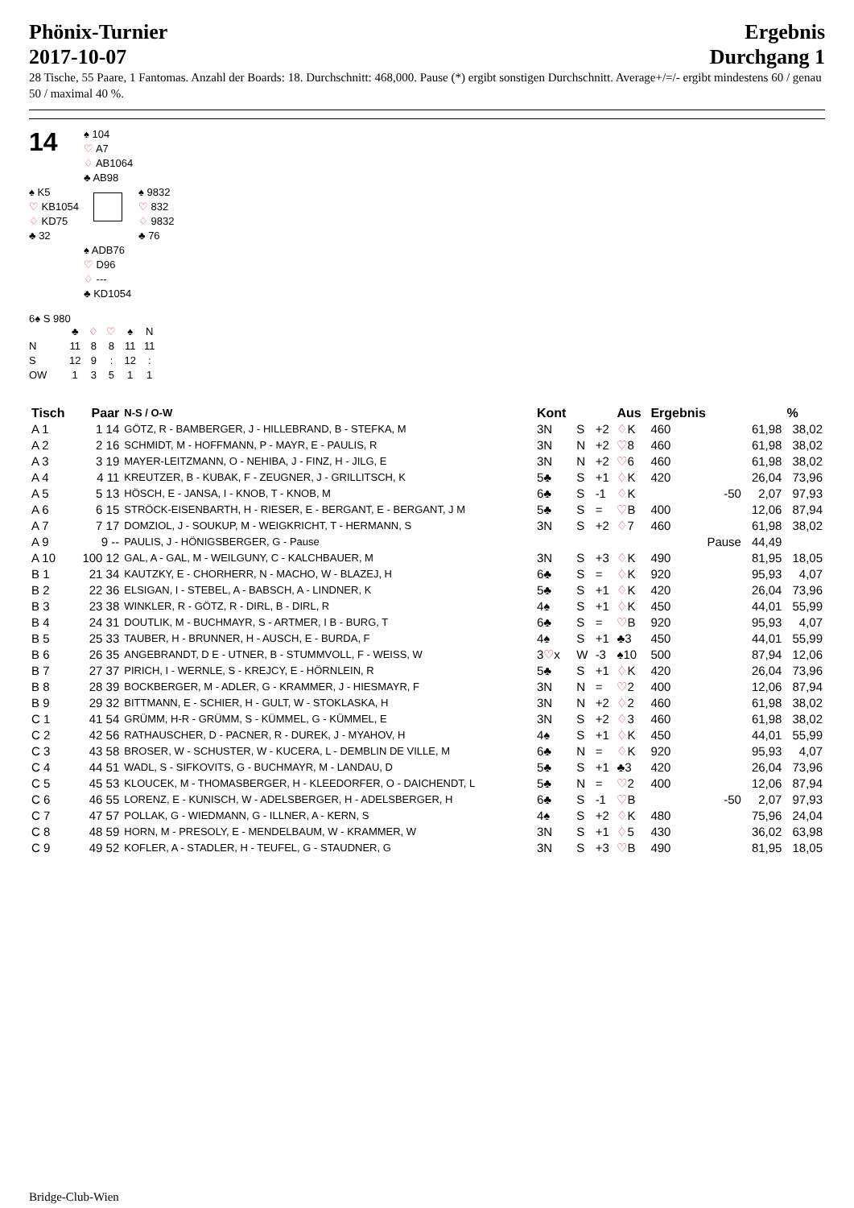Phönix-Turnier
2017-10-07
Ergebnis
Durchgang 1
28 Tische, 55 Paare, 1 Fantomas. Anzahl der Boards: 18. Durchschnitt: 468,000. Pause (*) ergibt sonstigen Durchschnitt. Average+/=/- ergibt mindestens 60 / genau 50 / maximal 40 %.
14
♠ 104
♡ A7
♢ AB1064
♣ AB98
♠ K5
♡ KB1054
♢ KD75
♣ 32
♠ 9832
♡ 832
♢ 9832
♣ 76
♠ ADB76
♡ D96
♢ ---
♣ KD1054
6♠ S 980
| | ♣ | ♢ | ♡ | ♠ | N |
| N | 11 | 8 | 8 | 11 | 11 |
| S | 12 | 9 | : | 12 | : |
| OW | 1 | 3 | 5 | 1 | 1 |
| Tisch | Paar | N-S / O-W | Kont | | | Aus | Ergebnis | | | % |
| --- | --- | --- | --- | --- | --- | --- | --- | --- | --- | --- |
| A 1 | 1 14 | GÖTZ, R - BAMBERGER, J - HILLEBRAND, B - STEFKA, M | 3N | S | +2 | ♢ K | 460 | | 61,98 | 38,02 |
| A 2 | 2 16 | SCHMIDT, M - HOFFMANN, P - MAYR, E - PAULIS, R | 3N | N | +2 | ♡ 8 | 460 | | 61,98 | 38,02 |
| A 3 | 3 19 | MAYER-LEITZMANN, O - NEHIBA, J - FINZ, H - JILG, E | 3N | N | +2 | ♡ 6 | 460 | | 61,98 | 38,02 |
| A 4 | 4 11 | KREUTZER, B - KUBAK, F - ZEUGNER, J - GRILLITSCH, K | 5♣ | S | +1 | ♢ K | 420 | | 26,04 | 73,96 |
| A 5 | 5 13 | HÖSCH, E - JANSA, I - KNOB, T - KNOB, M | 6♣ | S | -1 | ♢ K | | -50 | 2,07 | 97,93 |
| A 6 | 6 15 | STRÖCK-EISENBARTH, H - RIESER, E - BERGANT, E - BERGANT, J M | 5♣ | S | = | ♡ B | 400 | | 12,06 | 87,94 |
| A 7 | 7 17 | DOMZIOL, J - SOUKUP, M - WEIGKRICHT, T - HERMANN, S | 3N | S | +2 | ♢ 7 | 460 | | 61,98 | 38,02 |
| A 9 | 9 -- | PAULIS, J - HÖNIGSBERGER, G - Pause | | | | | Pause | | 44,49 | |
| A 10 | 100 12 | GAL, A - GAL, M - WEILGUNY, C - KALCHBAUER, M | 3N | S | +3 | ♢ K | 490 | | 81,95 | 18,05 |
| B 1 | 21 34 | KAUTZKY, E - CHORHERR, N - MACHO, W - BLAZEJ, H | 6♣ | S | = | ♢ K | 920 | | 95,93 | 4,07 |
| B 2 | 22 36 | ELSIGAN, I - STEBEL, A - BABSCH, A - LINDNER, K | 5♣ | S | +1 | ♢ K | 420 | | 26,04 | 73,96 |
| B 3 | 23 38 | WINKLER, R - GÖTZ, R - DIRL, B - DIRL, R | 4♠ | S | +1 | ♢ K | 450 | | 44,01 | 55,99 |
| B 4 | 24 31 | DOUTLIK, M - BUCHMAYR, S - ARTMER, I B - BURG, T | 6♣ | S | = | ♡ B | 920 | | 95,93 | 4,07 |
| B 5 | 25 33 | TAUBER, H - BRUNNER, H - AUSCH, E - BURDA, F | 4♠ | S | +1 | ♣3 | 450 | | 44,01 | 55,99 |
| B 6 | 26 35 | ANGEBRANDT, D E - UTNER, B - STUMMVOLL, F - WEISS, W | 3 ♡ x | W | -3 | ♠10 | 500 | | 87,94 | 12,06 |
| B 7 | 27 37 | PIRICH, I - WERNLE, S - KREJCY, E - HÖRNLEIN, R | 5♣ | S | +1 | ♢ K | 420 | | 26,04 | 73,96 |
| B 8 | 28 39 | BOCKBERGER, M - ADLER, G - KRAMMER, J - HIESMAYR, F | 3N | N | = | ♡ 2 | 400 | | 12,06 | 87,94 |
| B 9 | 29 32 | BITTMANN, E - SCHIER, H - GULT, W - STOKLASKA, H | 3N | N | +2 | ♢ 2 | 460 | | 61,98 | 38,02 |
| C 1 | 41 54 | GRÜMM, H-R - GRÜMM, S - KÜMMEL, G - KÜMMEL, E | 3N | S | +2 | ♢ 3 | 460 | | 61,98 | 38,02 |
| C 2 | 42 56 | RATHAUSCHER, D - PACNER, R - DUREK, J - MYAHOV, H | 4♠ | S | +1 | ♢ K | 450 | | 44,01 | 55,99 |
| C 3 | 43 58 | BROSER, W - SCHUSTER, W - KUCERA, L - DEMBLIN DE VILLE, M | 6♣ | N | = | ♢ K | 920 | | 95,93 | 4,07 |
| C 4 | 44 51 | WADL, S - SIFKOVITS, G - BUCHMAYR, M - LANDAU, D | 5♣ | S | +1 | ♣3 | 420 | | 26,04 | 73,96 |
| C 5 | 45 53 | KLOUCEK, M - THOMASBERGER, H - KLEEDORFER, O - DAICHENDT, L | 5♣ | N | = | ♡ 2 | 400 | | 12,06 | 87,94 |
| C 6 | 46 55 | LORENZ, E - KUNISCH, W - ADELSBERGER, H - ADELSBERGER, H | 6♣ | S | -1 | ♡ B | | -50 | 2,07 | 97,93 |
| C 7 | 47 57 | POLLAK, G - WIEDMANN, G - ILLNER, A - KERN, S | 4♠ | S | +2 | ♢ K | 480 | | 75,96 | 24,04 |
| C 8 | 48 59 | HORN, M - PRESOLY, E - MENDELBAUM, W - KRAMMER, W | 3N | S | +1 | ♢ 5 | 430 | | 36,02 | 63,98 |
| C 9 | 49 52 | KOFLER, A - STADLER, H - TEUFEL, G - STAUDNER, G | 3N | S | +3 | ♡ B | 490 | | 81,95 | 18,05 |
Bridge-Club-Wien